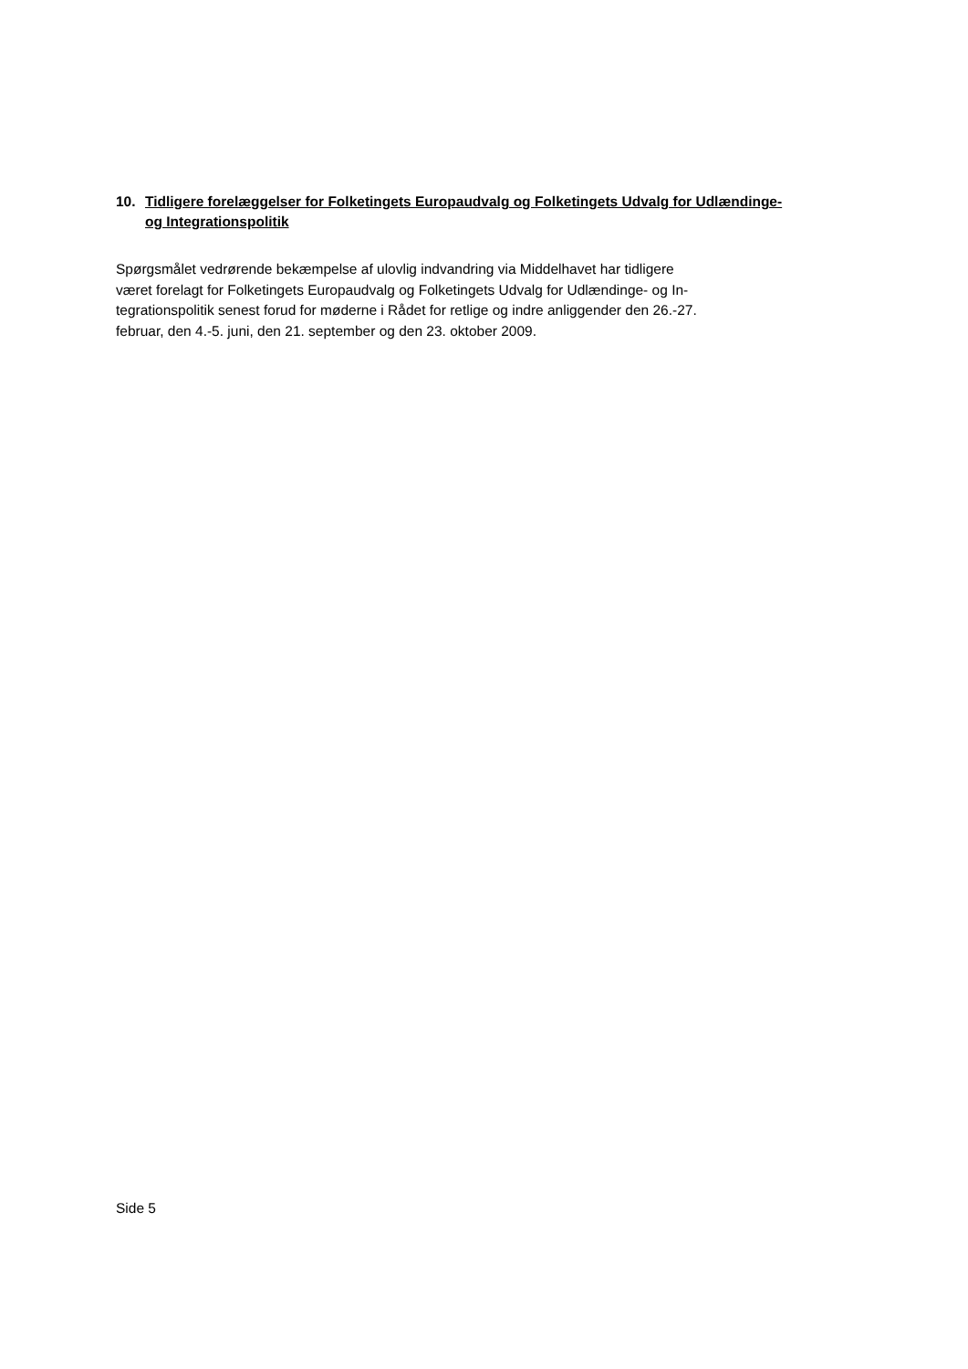10. Tidligere forelæggelser for Folketingets Europaudvalg og Folketingets Udvalg for Udlændinge- og Integrationspolitik
Spørgsmålet vedrørende bekæmpelse af ulovlig indvandring via Middelhavet har tidligere
været forelagt for Folketingets Europaudvalg og Folketingets Udvalg for Udlændinge- og In-
tegrationspolitik senest forud for møderne i Rådet for retlige og indre anliggender den 26.-27.
februar, den 4.-5. juni, den 21. september og den 23. oktober 2009.
Side 5